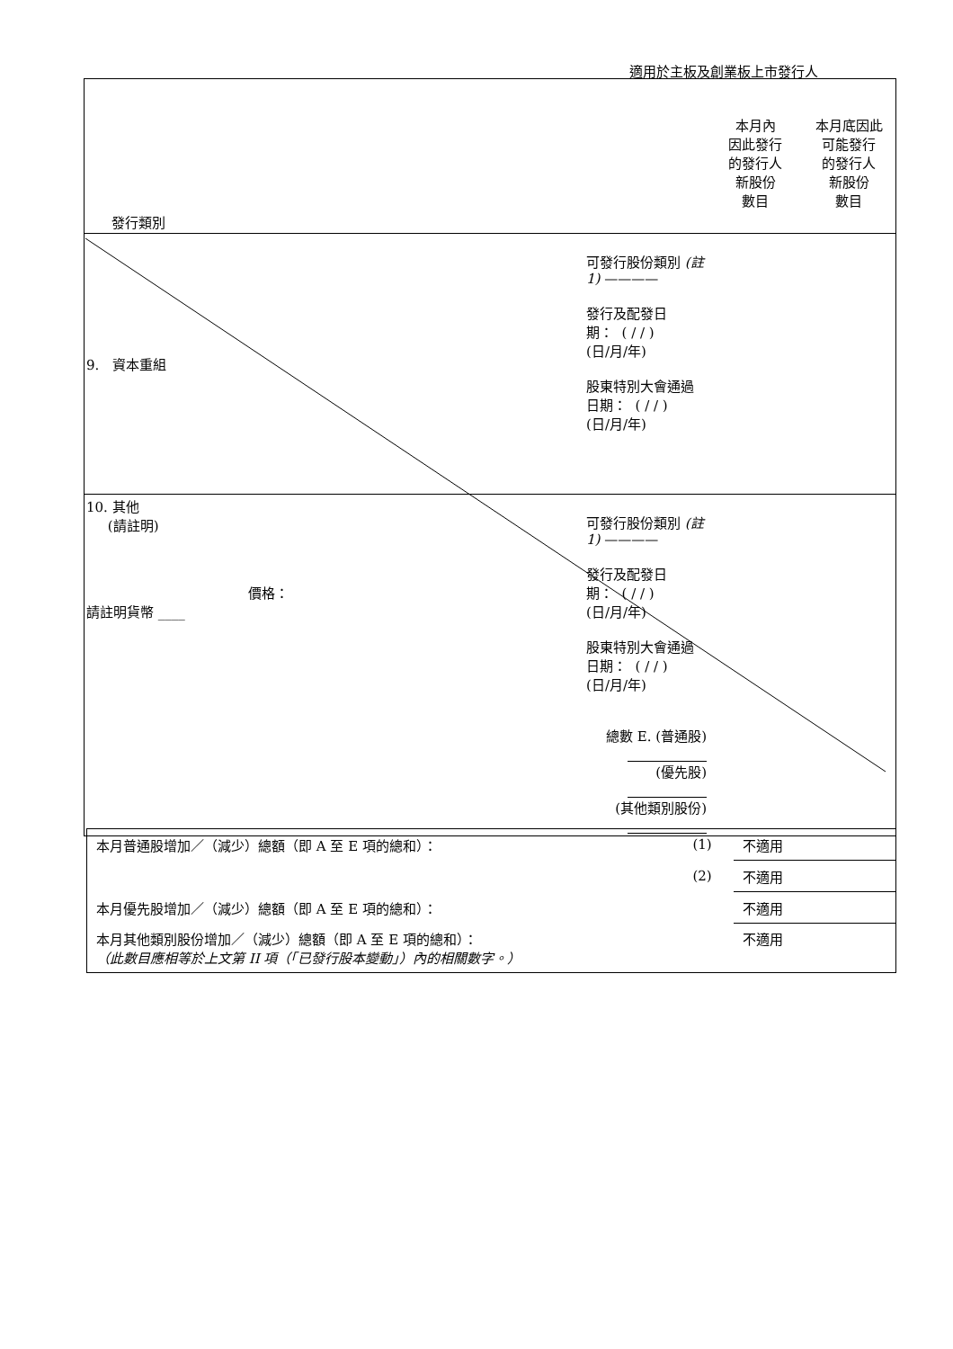適用於主板及創業板上市發行人
| 發行類別 | | 本月內 因此發行 的發行人 新股份 數目 | 本月底因此 可能發行 的發行人 新股份 數目 |
| 9. 資本重組 | 可發行股份類別 (註 1) ———— 發行及配發日期： ( / / ) (日/月/年) 股東特別大會通過日期： ( / / ) (日/月/年) | | |
| 10. 其他 (請註明) 價格： 請註明貨幣 ____ | 可發行股份類別 (註 1) ———— 發行及配發日期： ( / / ) (日/月/年) 股東特別大會通過日期： ( / / ) (日/月/年) 總數 E. (普通股) (優先股) (其他類別股份) | | |
| 本月普通股增加／（減少）總額（即 A 至 E 項的總和）： | (1) | 不適用 |
| | (2) | 不適用 |
| 本月優先股增加／（減少）總額（即 A 至 E 項的總和）： | | 不適用 |
| 本月其他類別股份增加／（減少）總額（即 A 至 E 項的總和）： （此數目應相等於上文第 II 項（「已發行股本變動」）內的相關數字。） | | 不適用 |